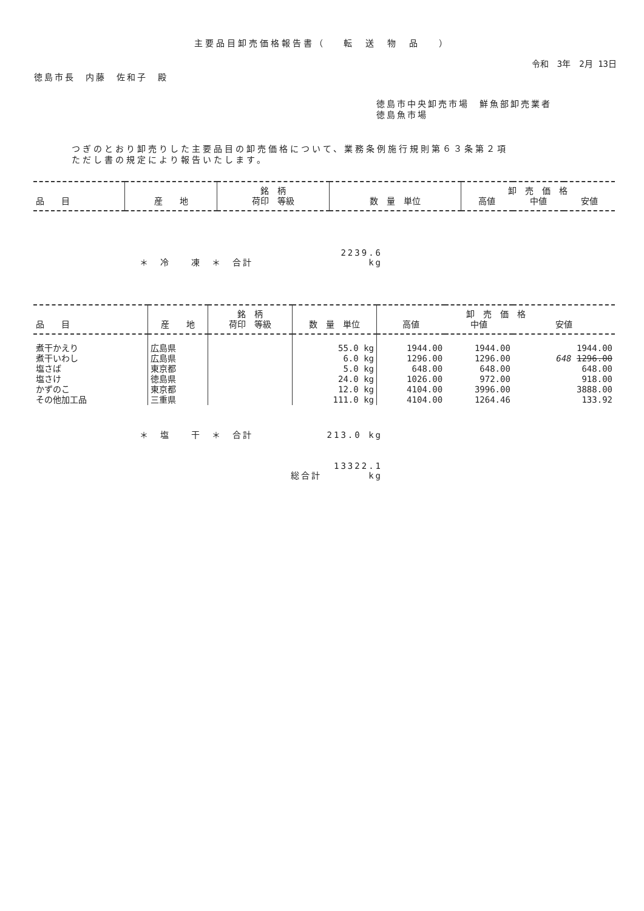主要品目卸売価格報告書（　 転　送　物　品　 ）
令和　3年　2月 13日
徳島市長　内藤　佐和子　殿
徳島市中央卸売市場　鮮魚部卸売業者
徳島魚市場
つぎのとおり卸売りした主要品目の卸売価格について、業務条例施行規則第６３条第２項
ただし書の規定により報告いたします。
| | | 銘 柄 | | 卸 売 価 格 | | |
| --- | --- | --- | --- | --- | --- | --- |
| 品 目 | 産 地 | 荷印 等級 | 数 量 単位 | 高値 | 中値 | 安値 |
＊　冷　　凍　＊　合計 2239.6 kg
| | | 銘 柄 | | 卸 売 価 格 | | |
| --- | --- | --- | --- | --- | --- | --- |
| 品 目 | 産 地 | 荷印 等級 | 数 量 単位 | 高値 | 中値 | 安値 |
| 煮干かえり | 広島県 | | 55.0 kg | 1944.00 | 1944.00 | 1944.00 |
| 煮干いわし | 広島県 | | 6.0 kg | 1296.00 | 1296.00 | 648 1296.00 |
| 塩さば | 東京都 | | 5.0 kg | 648.00 | 648.00 | 648.00 |
| 塩さけ | 徳島県 | | 24.0 kg | 1026.00 | 972.00 | 918.00 |
| かずのこ | 東京都 | | 12.0 kg | 4104.00 | 3996.00 | 3888.00 |
| その他加工品 | 三重県 | | 111.0 kg | 4104.00 | 1264.46 | 133.92 |
＊　塩　　干　＊　合計 213.0 kg
総合計 13322.1 kg